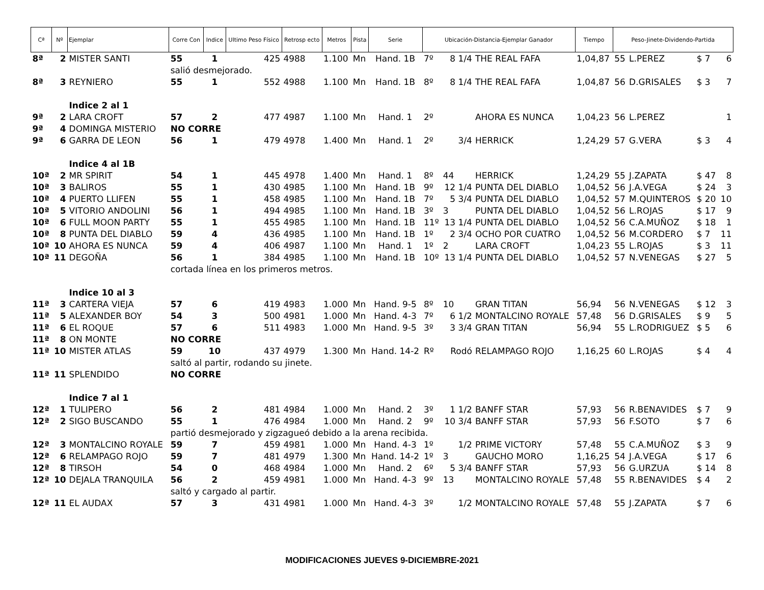| Cª | Nº | Ejemplar | Corre Con | Indice | Ultimo Peso Físico | Retrosp ecto | Metros | Pista | Serie | Ubicación-Distancia-Ejemplar Ganador | | | Tiempo | Peso-Jinete-Dividendo-Partida | | | |
| --- | --- | --- | --- | --- | --- | --- | --- | --- | --- | --- | --- | --- | --- | --- | --- | --- | --- |
| 8ª | 2 | MISTER SANTI | 55 | 1 | 425 | 4988 | 1.100 | Mn | Hand. 1B | 7º | 8 1/4 | THE REAL FAFA | 1,04,87 | 55 | L.PEREZ | $ 7 | 6 |
| | | | salió desmejorado. | | | | | | | | | | | | | | |
| 8ª | 3 | REYNIERO | 55 | 1 | 552 | 4988 | 1.100 | Mn | Hand. 1B | 8º | 8 1/4 | THE REAL FAFA | 1,04,87 | 56 | D.GRISALES | $ 3 | 7 |
| | | Indice 2 al 1 | | | | | | | | | | | | | | | |
| 9ª | 2 | LARA CROFT | 57 | 2 | 477 | 4987 | 1.100 | Mn | Hand. 1 | 2º | | AHORA ES NUNCA | 1,04,23 | 56 | L.PEREZ | | 1 |
| 9ª | 4 | DOMINGA MISTERIO | NO CORRE | | | | | | | | | | | | | | |
| 9ª | 6 | GARRA DE LEON | 56 | 1 | 479 | 4978 | 1.400 | Mn | Hand. 1 | 2º | 3/4 | HERRICK | 1,24,29 | 57 | G.VERA | $ 3 | 4 |
| | | Indice 4 al 1B | | | | | | | | | | | | | | | |
| 10ª | 2 | MR SPIRIT | 54 | 1 | 445 | 4978 | 1.400 | Mn | Hand. 1 | 8º | 44 | HERRICK | 1,24,29 | 55 | J.ZAPATA | $ 47 | 8 |
| 10ª | 3 | BALIROS | 55 | 1 | 430 | 4985 | 1.100 | Mn | Hand. 1B | 9º | 12 1/4 | PUNTA DEL DIABLO | 1,04,52 | 56 | J.A.VEGA | $ 24 | 3 |
| 10ª | 4 | PUERTO LLIFEN | 55 | 1 | 458 | 4985 | 1.100 | Mn | Hand. 1B | 7º | 5 3/4 | PUNTA DEL DIABLO | 1,04,52 | 57 | M.QUINTEROS | $ 20 | 10 |
| 10ª | 5 | VITORIO ANDOLINI | 56 | 1 | 494 | 4985 | 1.100 | Mn | Hand. 1B | 3º | 3 | PUNTA DEL DIABLO | 1,04,52 | 56 | L.ROJAS | $ 17 | 9 |
| 10ª | 6 | FULL MOON PARTY | 55 | 1 | 455 | 4985 | 1.100 | Mn | Hand. 1B | 11º | 13 1/4 | PUNTA DEL DIABLO | 1,04,52 | 56 | C.A.MUÑOZ | $ 18 | 1 |
| 10ª | 8 | PUNTA DEL DIABLO | 59 | 4 | 436 | 4985 | 1.100 | Mn | Hand. 1B | 1º | 2 3/4 | OCHO POR CUATRO | 1,04,52 | 56 | M.CORDERO | $ 7 | 11 |
| 10ª | 10 | AHORA ES NUNCA | 59 | 4 | 406 | 4987 | 1.100 | Mn | Hand. 1 | 1º | 2 | LARA CROFT | 1,04,23 | 55 | L.ROJAS | $ 3 | 11 |
| 10ª | 11 | DEGOÑA | 56 | 1 | 384 | 4985 | 1.100 | Mn | Hand. 1B | 10º | 13 1/4 | PUNTA DEL DIABLO | 1,04,52 | 57 | N.VENEGAS | $ 27 | 5 |
| | | | cortada línea en los primeros metros. | | | | | | | | | | | | | | |
| | | Indice 10 al 3 | | | | | | | | | | | | | | | |
| 11ª | 3 | CARTERA VIEJA | 57 | 6 | 419 | 4983 | 1.000 | Mn | Hand. 9-5 | 8º | 10 | GRAN TITAN | 56,94 | 56 | N.VENEGAS | $ 12 | 3 |
| 11ª | 5 | ALEXANDER BOY | 54 | 3 | 500 | 4981 | 1.000 | Mn | Hand. 4-3 | 7º | 6 1/2 | MONTALCINO ROYALE | 57,48 | 56 | D.GRISALES | $ 9 | 5 |
| 11ª | 6 | EL ROQUE | 57 | 6 | 511 | 4983 | 1.000 | Mn | Hand. 9-5 | 3º | 3 3/4 | GRAN TITAN | 56,94 | 55 | L.RODRIGUEZ | $ 5 | 6 |
| 11ª | 8 | ON MONTE | NO CORRE | | | | | | | | | | | | | | |
| 11ª | 10 | MISTER ATLAS | 59 | 10 | 437 | 4979 | 1.300 | Mn | Hand. 14-2 | Rº | Rodó | RELAMPAGO ROJO | 1,16,25 | 60 | L.ROJAS | $ 4 | 4 |
| | | | saltó al partir, rodando su jinete. | | | | | | | | | | | | | | |
| 11ª | 11 | SPLENDIDO | NO CORRE | | | | | | | | | | | | | | |
| | | Indice 7 al 1 | | | | | | | | | | | | | | | |
| 12ª | 1 | TULIPERO | 56 | 2 | 481 | 4984 | 1.000 | Mn | Hand. 2 | 3º | 1 1/2 | BANFF STAR | 57,93 | 56 | R.BENAVIDES | $ 7 | 9 |
| 12ª | 2 | SIGO BUSCANDO | 55 | 1 | 476 | 4984 | 1.000 | Mn | Hand. 2 | 9º | 10 3/4 | BANFF STAR | 57,93 | 56 | F.SOTO | $ 7 | 6 |
| | | | partió desmejorado y zigzagueó debido a la arena recibida. | | | | | | | | | | | | | | |
| 12ª | 3 | MONTALCINO ROYALE | 59 | 7 | 459 | 4981 | 1.000 | Mn | Hand. 4-3 | 1º | 1/2 | PRIME VICTORY | 57,48 | 55 | C.A.MUÑOZ | $ 3 | 9 |
| 12ª | 6 | RELAMPAGO ROJO | 59 | 7 | 481 | 4979 | 1.300 | Mn | Hand. 14-2 | 1º | 3 | GAUCHO MORO | 1,16,25 | 54 | J.A.VEGA | $ 17 | 6 |
| 12ª | 8 | TIRSOH | 54 | 0 | 468 | 4984 | 1.000 | Mn | Hand. 2 | 6º | 5 3/4 | BANFF STAR | 57,93 | 56 | G.URZUA | $ 14 | 8 |
| 12ª | 10 | DEJALA TRANQUILA | 56 | 2 | 459 | 4981 | 1.000 | Mn | Hand. 4-3 | 9º | 13 | MONTALCINO ROYALE | 57,48 | 55 | R.BENAVIDES | $ 4 | 2 |
| | | | saltó y cargado al partir. | | | | | | | | | | | | | | |
| 12ª | 11 | EL AUDAX | 57 | 3 | 431 | 4981 | 1.000 | Mn | Hand. 4-3 | 3º | 1/2 | MONTALCINO ROYALE | 57,48 | 55 | J.ZAPATA | $ 7 | 6 |
MODIFICACIONES JUEVES 9-DICIEMBRE-2021